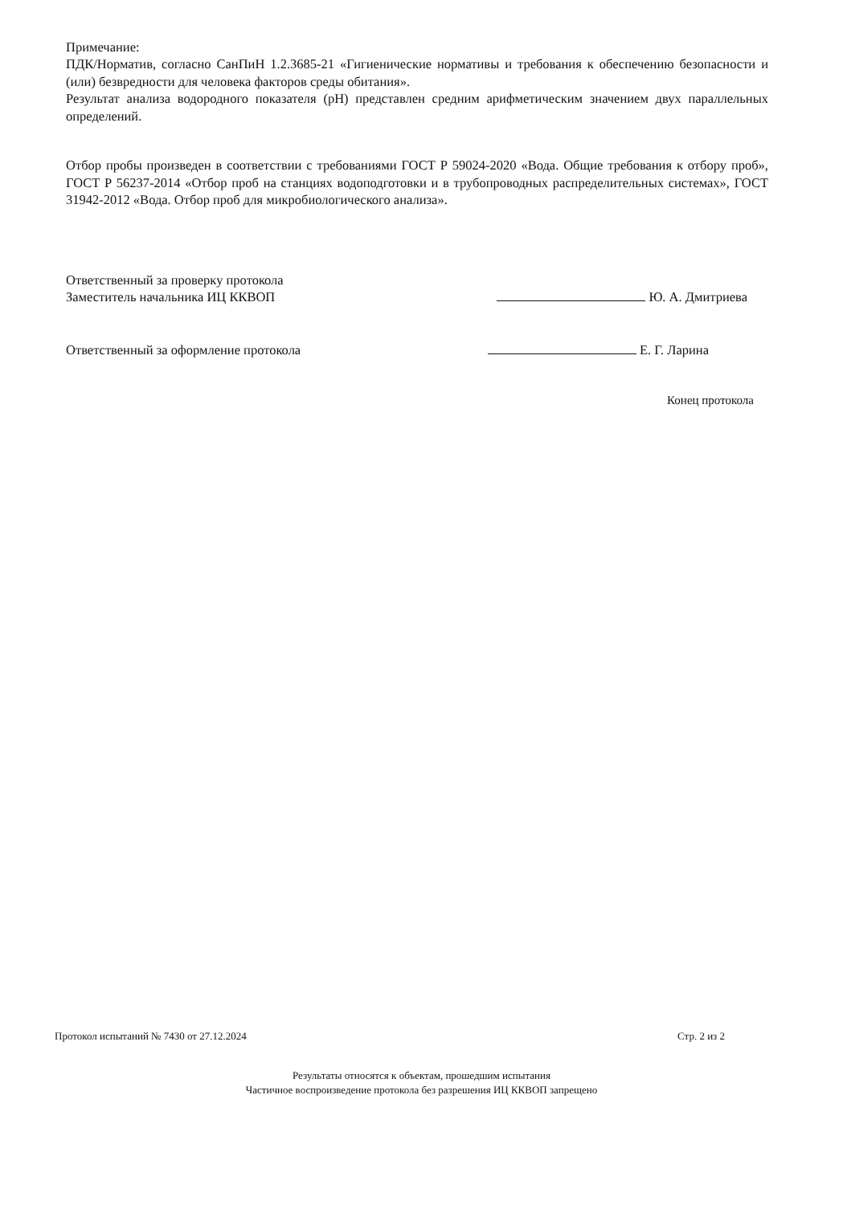Примечание:
ПДК/Норматив, согласно СанПиН 1.2.3685-21 «Гигиенические нормативы и требования к обеспечению безопасности и (или) безвредности для человека факторов среды обитания».
Результат анализа водородного показателя (pH) представлен средним арифметическим значением двух параллельных определений.
Отбор пробы произведен в соответствии с требованиями ГОСТ Р 59024-2020 «Вода. Общие требования к отбору проб», ГОСТ Р 56237-2014 «Отбор проб на станциях водоподготовки и в трубопроводных распределительных системах», ГОСТ 31942-2012 «Вода. Отбор проб для микробиологического анализа».
Ответственный за проверку протокола
Заместитель начальника ИЦ ККВОП
Ю. А. Дмитриева
Ответственный за оформление протокола
Е. Г. Ларина
Конец протокола
Протокол испытаний № 7430 от 27.12.2024 Стр. 2 из 2
Результаты относятся к объектам, прошедшим испытания
Частичное воспроизведение протокола без разрешения ИЦ ККВОП запрещено